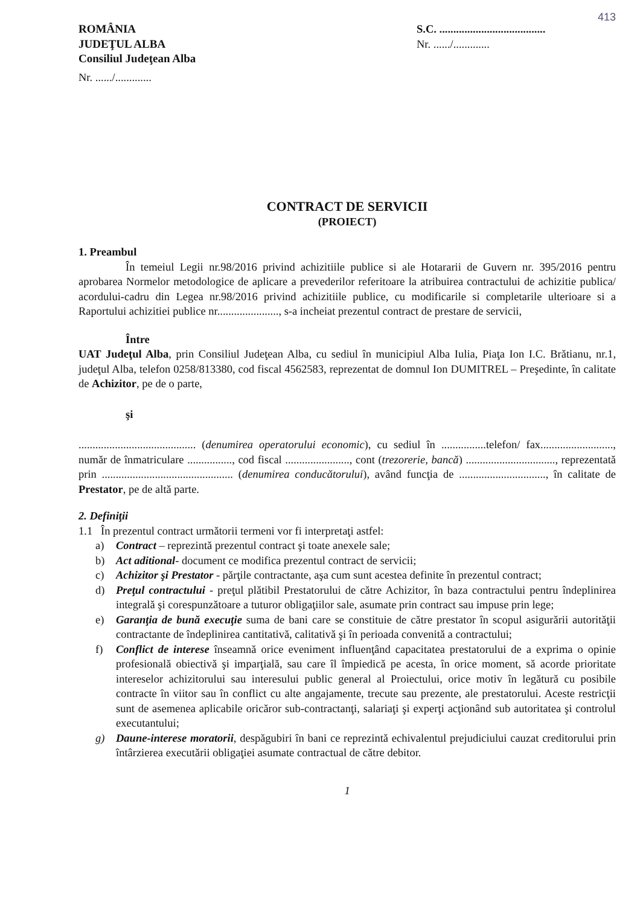413
ROMÂNIA
JUDEŢUL ALBA
Consiliul Judeţean Alba
Nr. ....../.............
S.C. ......................................
Nr. ....../.............
CONTRACT DE SERVICII
(PROIECT)
1. Preambul
În temeiul Legii nr.98/2016 privind achizitiile publice si ale Hotararii de Guvern nr. 395/2016 pentru aprobarea Normelor metodologice de aplicare a prevederilor referitoare la atribuirea contractului de achizitie publica/ acordului-cadru din Legea nr.98/2016 privind achizitiile publice, cu modificarile si completarile ulterioare si a Raportului achizitiei publice nr......................, s-a incheiat prezentul contract de prestare de servicii,
Între
UAT Judeţul Alba, prin Consiliul Judeţean Alba, cu sediul în municipiul Alba Iulia, Piaţa Ion I.C. Brătianu, nr.1, judeţul Alba, telefon 0258/813380, cod fiscal 4562583, reprezentat de domnul Ion DUMITREL – Preşedinte, în calitate de Achizitor, pe de o parte,
şi
.......................................... (denumirea operatorului economic), cu sediul în ................telefon/ fax.........................., număr de înmatriculare ................, cod fiscal ......................., cont (trezorerie, bancă) ................................, reprezentată prin ............................................... (denumirea conducătorului), având funcţia de ..............................., în calitate de Prestator, pe de altă parte.
2. Definiţii
1.1 În prezentul contract urmǎtorii termeni vor fi interpretaţi astfel:
a) Contract – reprezintă prezentul contract şi toate anexele sale;
b) Act aditional- document ce modifica prezentul contract de servicii;
c) Achizitor şi Prestator - părţile contractante, aşa cum sunt acestea definite în prezentul contract;
d) Preţul contractului - preţul plătibil Prestatorului de către Achizitor, în baza contractului pentru îndeplinirea integrală şi corespunzătoare a tuturor obligaţiilor sale, asumate prin contract sau impuse prin lege;
e) Garanţia de bună execuţie suma de bani care se constituie de către prestator în scopul asigurării autorităţii contractante de îndeplinirea cantitativă, calitativă şi în perioada convenită a contractului;
f) Conflict de interese înseamnă orice eveniment influenţând capacitatea prestatorului de a exprima o opinie profesională obiectivă şi imparţială, sau care îl împiedică pe acesta, în orice moment, să acorde prioritate intereselor achizitorului sau interesului public general al Proiectului, orice motiv în legătură cu posibile contracte în viitor sau în conflict cu alte angajamente, trecute sau prezente, ale prestatorului. Aceste restricţii sunt de asemenea aplicabile oricăror sub-contractanţi, salariaţi şi experţi acţionând sub autoritatea şi controlul executantului;
g) Daune-interese moratorii, despăgubiri în bani ce reprezintă echivalentul prejudiciului cauzat creditorului prin întârzierea executării obligaţiei asumate contractual de către debitor.
1